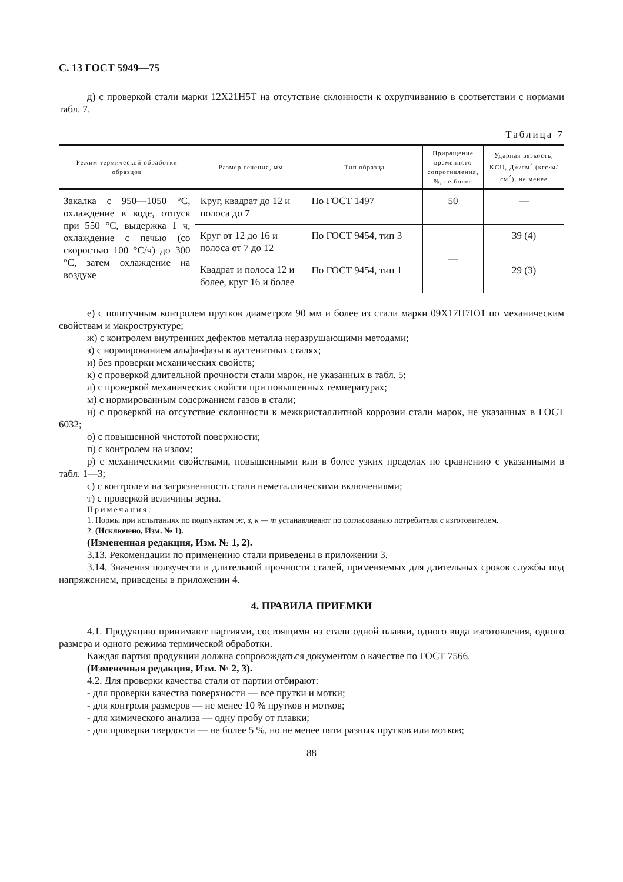С. 13 ГОСТ 5949—75
д) с проверкой стали марки 12Х21Н5Т на отсутствие склонности к охрупчиванию в соответствии с нормами табл. 7.
Таблица 7
| Режим термической обработки образцов | Размер сечения, мм | Тип образца | Приращение временного сопротивления, %, не более | Ударная вязкость, KCU, Дж/см<sup>2</sup> (кгс·м/см<sup>2</sup>), не менее |
| --- | --- | --- | --- | --- |
| Закалка с 950—1050 °С, охлаждение в воде, отпуск при 550 °С, выдержка 1 ч, охлаждение с печью (со скоростью 100 °С/ч) до 300 °С, затем охлаждение на воздухе | Круг, квадрат до 12 и полоса до 7 | По ГОСТ 1497 | 50 | — |
| | Круг от 12 до 16 и полоса от 7 до 12 | По ГОСТ 9454, тип 3 | — | 39 (4) |
| | Квадрат и полоса 12 и более, круг 16 и более | По ГОСТ 9454, тип 1 | | 29 (3) |
е) с поштучным контролем прутков диаметром 90 мм и более из стали марки 09Х17Н7Ю1 по механическим свойствам и макроструктуре;
ж) с контролем внутренних дефектов металла неразрушающими методами;
з) с нормированием альфа-фазы в аустенитных сталях;
и) без проверки механических свойств;
к) с проверкой длительной прочности стали марок, не указанных в табл. 5;
л) с проверкой механических свойств при повышенных температурах;
м) с нормированным содержанием газов в стали;
н) с проверкой на отсутствие склонности к межкристаллитной коррозии стали марок, не указанных в ГОСТ 6032;
о) с повышенной чистотой поверхности;
п) с контролем на излом;
р) с механическими свойствами, повышенными или в более узких пределах по сравнению с указанными в табл. 1—3;
с) с контролем на загрязненность стали неметаллическими включениями;
т) с проверкой величины зерна.
Примечания:
1. Нормы при испытаниях по подпунктам ж, з, к — т устанавливают по согласованию потребителя с изготовителем.
2. (Исключено, Изм. № 1).
(Измененная редакция, Изм. № 1, 2).
3.13. Рекомендации по применению стали приведены в приложении 3.
3.14. Значения ползучести и длительной прочности сталей, применяемых для длительных сроков службы под напряжением, приведены в приложении 4.
4. ПРАВИЛА ПРИЕМКИ
4.1. Продукцию принимают партиями, состоящими из стали одной плавки, одного вида изготовления, одного размера и одного режима термической обработки.
Каждая партия продукции должна сопровождаться документом о качестве по ГОСТ 7566.
(Измененная редакция, Изм. № 2, 3).
4.2. Для проверки качества стали от партии отбирают:
- для проверки качества поверхности — все прутки и мотки;
- для контроля размеров — не менее 10 % прутков и мотков;
- для химического анализа — одну пробу от плавки;
- для проверки твердости — не более 5 %, но не менее пяти разных прутков или мотков;
88